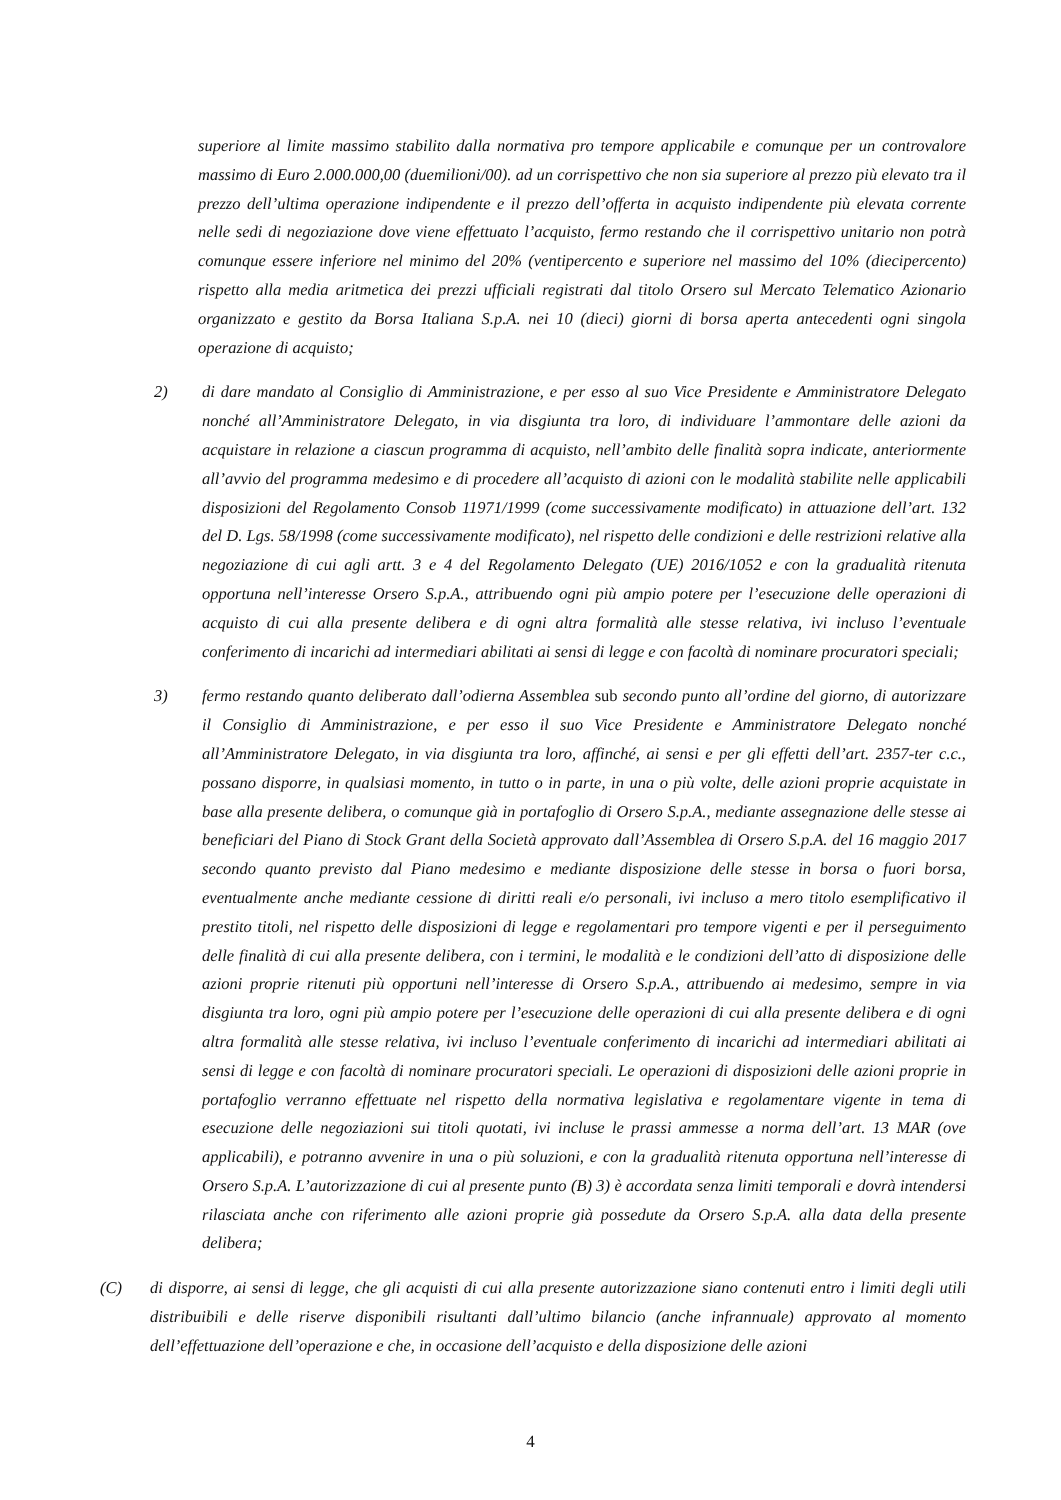superiore al limite massimo stabilito dalla normativa pro tempore applicabile e comunque per un controvalore massimo di Euro 2.000.000,00 (duemilioni/00). ad un corrispettivo che non sia superiore al prezzo più elevato tra il prezzo dell’ultima operazione indipendente e il prezzo dell’offerta in acquisto indipendente più elevata corrente nelle sedi di negoziazione dove viene effettuato l’acquisto, fermo restando che il corrispettivo unitario non potrà comunque essere inferiore nel minimo del 20% (ventipercento e superiore nel massimo del 10% (diecipercento) rispetto alla media aritmetica dei prezzi ufficiali registrati dal titolo Orsero sul Mercato Telematico Azionario organizzato e gestito da Borsa Italiana S.p.A. nei 10 (dieci) giorni di borsa aperta antecedenti ogni singola operazione di acquisto;
2) di dare mandato al Consiglio di Amministrazione, e per esso al suo Vice Presidente e Amministratore Delegato nonché all’Amministratore Delegato, in via disgiunta tra loro, di individuare l’ammontare delle azioni da acquistare in relazione a ciascun programma di acquisto, nell’ambito delle finalità sopra indicate, anteriormente all’avvio del programma medesimo e di procedere all’acquisto di azioni con le modalità stabilite nelle applicabili disposizioni del Regolamento Consob 11971/1999 (come successivamente modificato) in attuazione dell’art. 132 del D. Lgs. 58/1998 (come successivamente modificato), nel rispetto delle condizioni e delle restrizioni relative alla negoziazione di cui agli artt. 3 e 4 del Regolamento Delegato (UE) 2016/1052 e con la gradualità ritenuta opportuna nell’interesse Orsero S.p.A., attribuendo ogni più ampio potere per l’esecuzione delle operazioni di acquisto di cui alla presente delibera e di ogni altra formalità alle stesse relativa, ivi incluso l’eventuale conferimento di incarichi ad intermediari abilitati ai sensi di legge e con facoltà di nominare procuratori speciali;
3) fermo restando quanto deliberato dall’odierna Assemblea sub secondo punto all’ordine del giorno, di autorizzare il Consiglio di Amministrazione, e per esso il suo Vice Presidente e Amministratore Delegato nonché all’Amministratore Delegato, in via disgiunta tra loro, affinché, ai sensi e per gli effetti dell’art. 2357-ter c.c., possano disporre, in qualsiasi momento, in tutto o in parte, in una o più volte, delle azioni proprie acquistate in base alla presente delibera, o comunque già in portafoglio di Orsero S.p.A., mediante assegnazione delle stesse ai beneficiari del Piano di Stock Grant della Società approvato dall’Assemblea di Orsero S.p.A. del 16 maggio 2017 secondo quanto previsto dal Piano medesimo e mediante disposizione delle stesse in borsa o fuori borsa, eventualmente anche mediante cessione di diritti reali e/o personali, ivi incluso a mero titolo esemplificativo il prestito titoli, nel rispetto delle disposizioni di legge e regolamentari pro tempore vigenti e per il perseguimento delle finalità di cui alla presente delibera, con i termini, le modalità e le condizioni dell’atto di disposizione delle azioni proprie ritenuti più opportuni nell’interesse di Orsero S.p.A., attribuendo ai medesimo, sempre in via disgiunta tra loro, ogni più ampio potere per l’esecuzione delle operazioni di cui alla presente delibera e di ogni altra formalità alle stesse relativa, ivi incluso l’eventuale conferimento di incarichi ad intermediari abilitati ai sensi di legge e con facoltà di nominare procuratori speciali. Le operazioni di disposizioni delle azioni proprie in portafoglio verranno effettuate nel rispetto della normativa legislativa e regolamentare vigente in tema di esecuzione delle negoziazioni sui titoli quotati, ivi incluse le prassi ammesse a norma dell’art. 13 MAR (ove applicabili), e potranno avvenire in una o più soluzioni, e con la gradualità ritenuta opportuna nell’interesse di Orsero S.p.A. L’autorizzazione di cui al presente punto (B) 3) è accordata senza limiti temporali e dovrà intendersi rilasciata anche con riferimento alle azioni proprie già possedute da Orsero S.p.A. alla data della presente delibera;
(C) di disporre, ai sensi di legge, che gli acquisti di cui alla presente autorizzazione siano contenuti entro i limiti degli utili distribuibili e delle riserve disponibili risultanti dall’ultimo bilancio (anche infrannuale) approvato al momento dell’effettuazione dell’operazione e che, in occasione dell’acquisto e della disposizione delle azioni
4